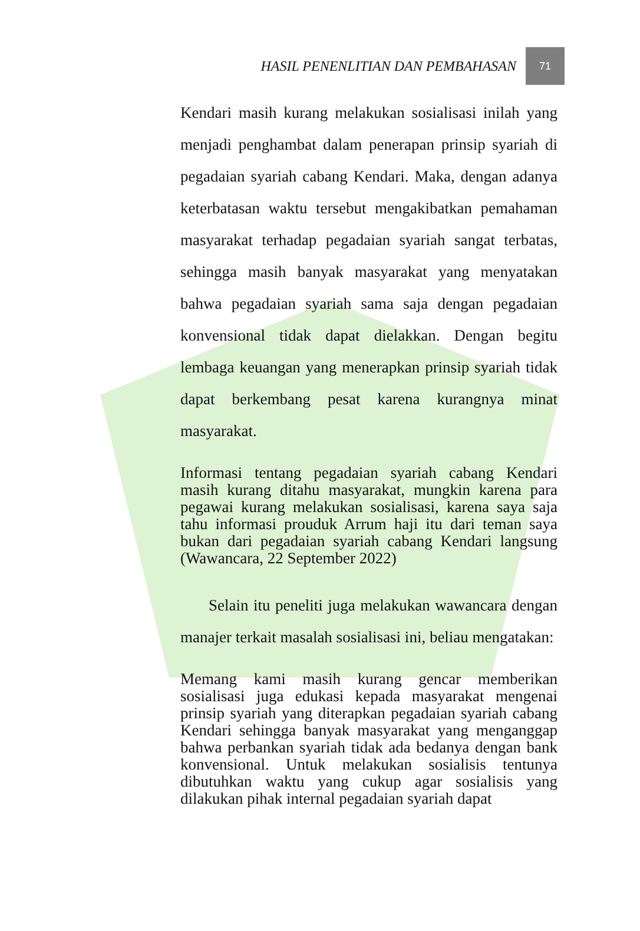HASIL PENENLITIAN DAN PEMBAHASAN 71
Kendari masih kurang melakukan sosialisasi inilah yang menjadi penghambat dalam penerapan prinsip syariah di pegadaian syariah cabang Kendari. Maka, dengan adanya keterbatasan waktu tersebut mengakibatkan pemahaman masyarakat terhadap pegadaian syariah sangat terbatas, sehingga masih banyak masyarakat yang menyatakan bahwa pegadaian syariah sama saja dengan pegadaian konvensional tidak dapat dielakkan. Dengan begitu lembaga keuangan yang menerapkan prinsip syariah tidak dapat berkembang pesat karena kurangnya minat masyarakat.
Informasi tentang pegadaian syariah cabang Kendari masih kurang ditahu masyarakat, mungkin karena para pegawai kurang melakukan sosialisasi, karena saya saja tahu informasi prouduk Arrum haji itu dari teman saya bukan dari pegadaian syariah cabang Kendari langsung (Wawancara, 22 September 2022)
Selain itu peneliti juga melakukan wawancara dengan manajer terkait masalah sosialisasi ini, beliau mengatakan:
Memang kami masih kurang gencar memberikan sosialisasi juga edukasi kepada masyarakat mengenai prinsip syariah yang diterapkan pegadaian syariah cabang Kendari sehingga banyak masyarakat yang menganggap bahwa perbankan syariah tidak ada bedanya dengan bank konvensional. Untuk melakukan sosialisis tentunya dibutuhkan waktu yang cukup agar sosialisis yang dilakukan pihak internal pegadaian syariah dapat